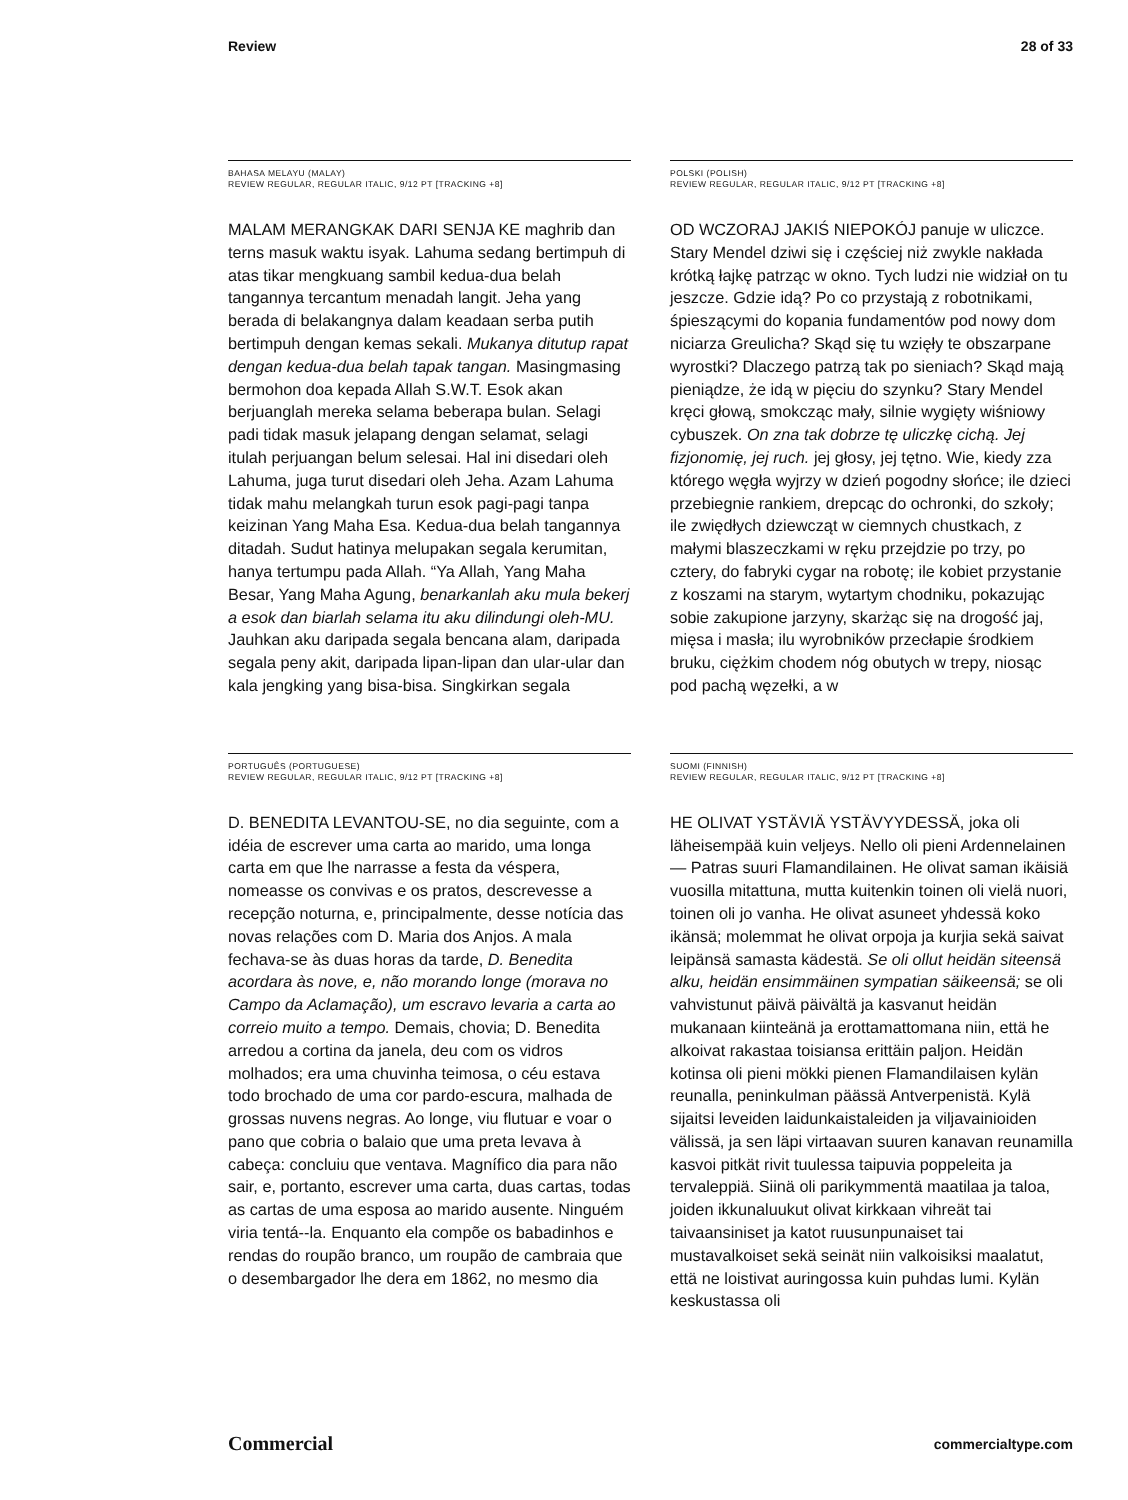Review 28 of 33
BAHASA MELAYU (MALAY)
REVIEW REGULAR, REGULAR ITALIC, 9/12 PT [TRACKING +8]
MALAM MERANGKAK DARI SENJA KE maghrib dan terns masuk waktu isyak. Lahuma sedang bertimpuh di atas tikar mengkuang sambil kedua-dua belah tangannya tercantum menadah langit. Jeha yang berada di belakangnya dalam keadaan serba putih bertimpuh dengan kemas sekali. Mukanya ditutup rapat dengan kedua-dua belah tapak tangan. Masingmasing bermohon doa kepada Allah S.W.T. Esok akan berjuanglah mereka selama beberapa bulan. Selagi padi tidak masuk jelapang dengan selamat, selagi itulah perjuangan belum selesai. Hal ini disedari oleh Lahuma, juga turut disedari oleh Jeha. Azam Lahuma tidak mahu melangkah turun esok pagi-pagi tanpa keizinan Yang Maha Esa. Kedua-dua belah tangannya ditadah. Sudut hatinya melupakan segala kerumitan, hanya tertumpu pada Allah. “Ya Allah, Yang Maha Besar, Yang Maha Agung, benarkanlah aku mula bekerj a esok dan biarlah selama itu aku dilindungi oleh-MU. Jauhkan aku daripada segala bencana alam, daripada segala peny akit, daripada lipan-lipan dan ular-ular dan kala jengking yang bisa-bisa. Singkirkan segala
POLSKI (POLISH)
REVIEW REGULAR, REGULAR ITALIC, 9/12 PT [TRACKING +8]
OD WCZORAJ JAKIŚ NIEPOKÓJ panuje w uliczce. Stary Mendel dziwi się i częściej niż zwykle nakłada krótką łajkę patrząc w okno. Tych ludzi nie widział on tu jeszcze. Gdzie idą? Po co przystają z robotnikami, śpieszącymi do kopania fundamentów pod nowy dom niciarza Greulicha? Skąd się tu wzięły te obszarpane wyrostki? Dlaczego patrzą tak po sieniach? Skąd mają pieniądze, że idą w pięciu do szynku? Stary Mendel kręci głową, smokcząc mały, silnie wygięty wiśniowy cybuszek. On zna tak dobrze tę uliczkę cichą. Jej fizjonomię, jej ruch. jej głosy, jej tętno. Wie, kiedy zza którego węgła wyjrzy w dzień pogodny słońce; ile dzieci przebiegnie rankiem, drepcąc do ochronki, do szkoły; ile zwiędłych dziewcząt w ciemnych chustkach, z małymi blaszeczkami w ręku przejdzie po trzy, po cztery, do fabryki cygar na robotę; ile kobiet przystanie z koszami na starym, wytartym chodniku, pokazując sobie zakupione jarzyny, skarżąc się na drogość jaj, mięsa i masła; ilu wyrobników przecłapie środkiem bruku, ciężkim chodem nóg obutych w trepy, niosąc pod pachą węzełki, a w
PORTUGUÊS (PORTUGUESE)
REVIEW REGULAR, REGULAR ITALIC, 9/12 PT [TRACKING +8]
D. BENEDITA LEVANTOU-SE, no dia seguinte, com a idéia de escrever uma carta ao marido, uma longa carta em que lhe narrasse a festa da véspera, nomeasse os convivas e os pratos, descrevesse a recepção noturna, e, principalmente, desse notícia das novas relações com D. Maria dos Anjos. A mala fechava-se às duas horas da tarde, D. Benedita acordara às nove, e, não morando longe (morava no Campo da Aclamação), um escravo levaria a carta ao correio muito a tempo. Demais, chovia; D. Benedita arredou a cortina da janela, deu com os vidros molhados; era uma chuvinha teimosa, o céu estava todo brochado de uma cor pardo-escura, malhada de grossas nuvens negras. Ao longe, viu flutuar e voar o pano que cobria o balaio que uma preta levava à cabeça: concluiu que ventava. Magnífico dia para não sair, e, portanto, escrever uma carta, duas cartas, todas as cartas de uma esposa ao marido ausente. Ninguém viria tentá--la. Enquanto ela compõe os babadinhos e rendas do roupão branco, um roupão de cambraia que o desembargador lhe dera em 1862, no mesmo dia
SUOMI (FINNISH)
REVIEW REGULAR, REGULAR ITALIC, 9/12 PT [TRACKING +8]
HE OLIVAT YSTÄVIÄ YSTÄVYYDESSÄ, joka oli läheisempää kuin veljeys. Nello oli pieni Ardennelainen — Patras suuri Flamandilainen. He olivat saman ikäisiä vuosilla mitattuna, mutta kuitenkin toinen oli vielä nuori, toinen oli jo vanha. He olivat asuneet yhdessä koko ikänsä; molemmat he olivat orpoja ja kurjia sekä saivat leipänsä samasta kädestä. Se oli ollut heidän siteensä alku, heidän ensimmäinen sympatian säikeensä; se oli vahvistunut päivä päivältä ja kasvanut heidän mukanaan kiinteänä ja erottamattomana niin, että he alkoivat rakastaa toisiansa erittäin paljon. Heidän kotinsa oli pieni mökki pienen Flamandilaisen kylän reunalla, peninkulman päässä Antverpenistä. Kylä sijaitsi leveiden laidunkaistaleiden ja viljavainioiden välissä, ja sen läpi virtaavan suuren kanavan reunamilla kasvoi pitkät rivit tuulessa taipuvia poppeleita ja tervaleppiä. Siinä oli parikymmentä maatilaa ja taloa, joiden ikkunaluukut olivat kirkkaan vihreät tai taivaansiniset ja katot ruusunpunaiset tai mustavalkoiset sekä seinät niin valkoisiksi maalatut, että ne loistivat auringossa kuin puhdas lumi. Kylän keskustassa oli
Commercial commercialtype.com